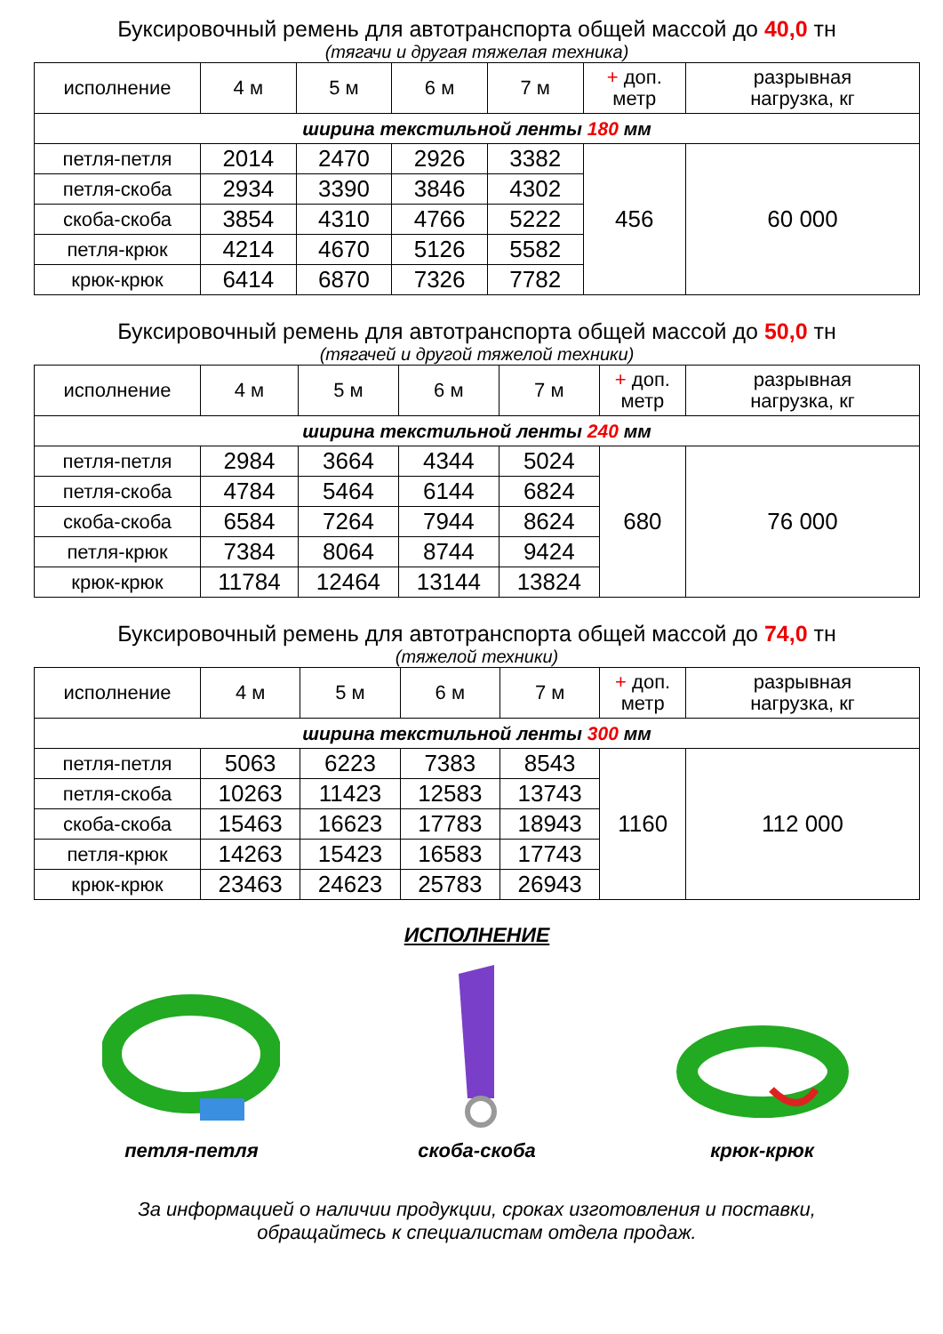Буксировочный ремень для автотранспорта общей массой до 40,0 тн
(тягачи и другая тяжелая техника)
| исполнение | 4 м | 5 м | 6 м | 7 м | + доп. метр | разрывная нагрузка, кг |
| --- | --- | --- | --- | --- | --- | --- |
| ширина текстильной ленты 180 мм | | | | | | |
| петля-петля | 2014 | 2470 | 2926 | 3382 | 456 | 60 000 |
| петля-скоба | 2934 | 3390 | 3846 | 4302 | | |
| скоба-скоба | 3854 | 4310 | 4766 | 5222 | | |
| петля-крюк | 4214 | 4670 | 5126 | 5582 | | |
| крюк-крюк | 6414 | 6870 | 7326 | 7782 | | |
Буксировочный ремень для автотранспорта общей массой до 50,0 тн
(тягачей и другой тяжелой техники)
| исполнение | 4 м | 5 м | 6 м | 7 м | + доп. метр | разрывная нагрузка, кг |
| --- | --- | --- | --- | --- | --- | --- |
| ширина текстильной ленты 240 мм | | | | | | |
| петля-петля | 2984 | 3664 | 4344 | 5024 | 680 | 76 000 |
| петля-скоба | 4784 | 5464 | 6144 | 6824 | | |
| скоба-скоба | 6584 | 7264 | 7944 | 8624 | | |
| петля-крюк | 7384 | 8064 | 8744 | 9424 | | |
| крюк-крюк | 11784 | 12464 | 13144 | 13824 | | |
Буксировочный ремень для автотранспорта общей массой до 74,0 тн
(тяжелой техники)
| исполнение | 4 м | 5 м | 6 м | 7 м | + доп. метр | разрывная нагрузка, кг |
| --- | --- | --- | --- | --- | --- | --- |
| ширина текстильной ленты 300 мм | | | | | | |
| петля-петля | 5063 | 6223 | 7383 | 8543 | 1160 | 112 000 |
| петля-скоба | 10263 | 11423 | 12583 | 13743 | | |
| скоба-скоба | 15463 | 16623 | 17783 | 18943 | | |
| петля-крюк | 14263 | 15423 | 16583 | 17743 | | |
| крюк-крюк | 23463 | 24623 | 25783 | 26943 | | |
ИСПОЛНЕНИЕ
петля-петля
скоба-скоба
крюк-крюк
За информацией о наличии продукции, сроках изготовления и поставки,
обращайтесь к специалистам отдела продаж.